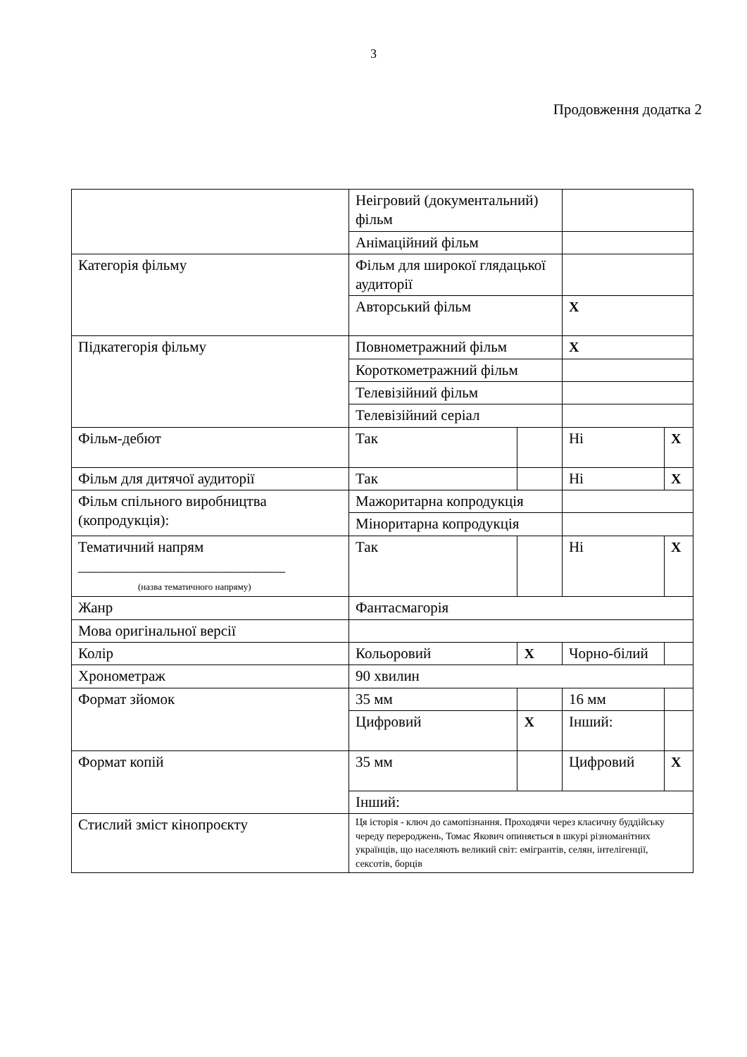3
Продовження додатка 2
| | Неігровий (документальний) фільм | | | |
| | Анімаційний фільм | | | |
| Категорія фільму | Фільм для широкої глядацької аудиторії | | | |
| | Авторський фільм | | X | |
| Підкатегорія фільму | Повнометражний фільм | | X | |
| | Короткометражний фільм | | | |
| | Телевізійний фільм | | | |
| | Телевізійний серіал | | | |
| Фільм-дебют | Так | | Ні | X |
| Фільм для дитячої аудиторії | Так | | Ні | X |
| Фільм спільного виробництва (копродукція): | Мажоритарна копродукція | | | |
| | Міноритарна копродукція | | | |
| Тематичний напрям ____________________________ (назва тематичного напряму) | Так | | Ні | X |
| Жанр | Фантасмагорія | | | |
| Мова оригінальної версії | | | | |
| Колір | Кольоровий | X | Чорно-білий | |
| Хронометраж | 90 хвилин | | | |
| Формат зйомок | 35 мм | | 16 мм | |
| | Цифровий | X | Інший: | |
| Формат копій | 35 мм | | Цифровий | X |
| | Інший: | | | |
| Стислий зміст кінопроєкту | Ця історія - ключ до самопізнання. Проходячи через класичну буддійську череду перероджень, Томас Якович опиняється в шкурі різноманітних українців, що населяють великий світ: емігрантів, селян, інтелігенції, сексотів, борців | | | |